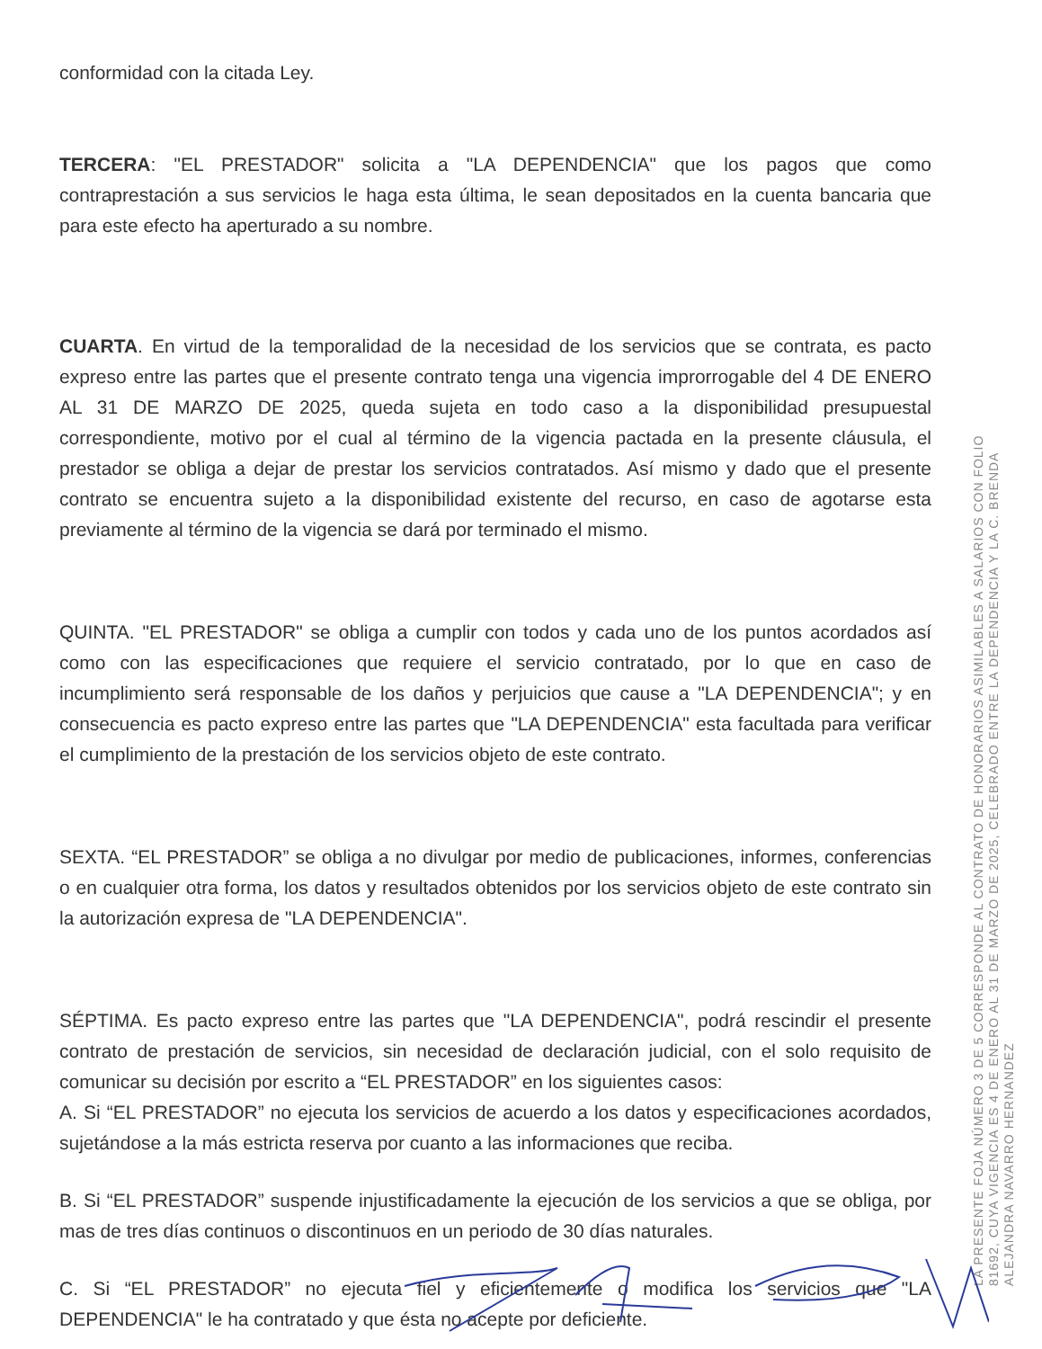conformidad con la citada Ley.
TERCERA: "EL PRESTADOR" solicita a "LA DEPENDENCIA" que los pagos que como contraprestación a sus servicios le haga esta última, le sean depositados en la cuenta bancaria que para este efecto ha aperturado a su nombre.
CUARTA. En virtud de la temporalidad de la necesidad de los servicios que se contrata, es pacto expreso entre las partes que el presente contrato tenga una vigencia improrrogable del 4 DE ENERO AL 31 DE MARZO DE 2025, queda sujeta en todo caso a la disponibilidad presupuestal correspondiente, motivo por el cual al término de la vigencia pactada en la presente cláusula, el prestador se obliga a dejar de prestar los servicios contratados. Así mismo y dado que el presente contrato se encuentra sujeto a la disponibilidad existente del recurso, en caso de agotarse esta previamente al término de la vigencia se dará por terminado el mismo.
QUINTA. "EL PRESTADOR" se obliga a cumplir con todos y cada uno de los puntos acordados así como con las especificaciones que requiere el servicio contratado, por lo que en caso de incumplimiento será responsable de los daños y perjuicios que cause a "LA DEPENDENCIA"; y en consecuencia es pacto expreso entre las partes que "LA DEPENDENCIA" esta facultada para verificar el cumplimiento de la prestación de los servicios objeto de este contrato.
SEXTA. “EL PRESTADOR” se obliga a no divulgar por medio de publicaciones, informes, conferencias o en cualquier otra forma, los datos y resultados obtenidos por los servicios objeto de este contrato sin la autorización expresa de "LA DEPENDENCIA".
SÉPTIMA. Es pacto expreso entre las partes que "LA DEPENDENCIA", podrá rescindir el presente contrato de prestación de servicios, sin necesidad de declaración judicial, con el solo requisito de comunicar su decisión por escrito a “EL PRESTADOR” en los siguientes casos:
A. Si “EL PRESTADOR” no ejecuta los servicios de acuerdo a los datos y especificaciones acordados, sujetándose a la más estricta reserva por cuanto a las informaciones que reciba.
B. Si “EL PRESTADOR” suspende injustificadamente la ejecución de los servicios a que se obliga, por mas de tres días continuos o discontinuos en un periodo de 30 días naturales.
C. Si “EL PRESTADOR” no ejecuta fiel y eficientemente o modifica los servicios que "LA DEPENDENCIA" le ha contratado y que ésta no acepte por deficiente.
LA PRESENTE FOJA NÚMERO 3 DE 5 CORRESPONDE AL CONTRATO DE HONORARIOS ASIMILABLES A SALARIOS CON FOLIO
81692, CUYA VIGENCIA ES 4 DE ENERO AL 31 DE MARZO DE 2025, CELEBRADO ENTRE LA DEPENDENCIA Y LA C. BRENDA
ALEJANDRA NAVARRO HERNANDEZ